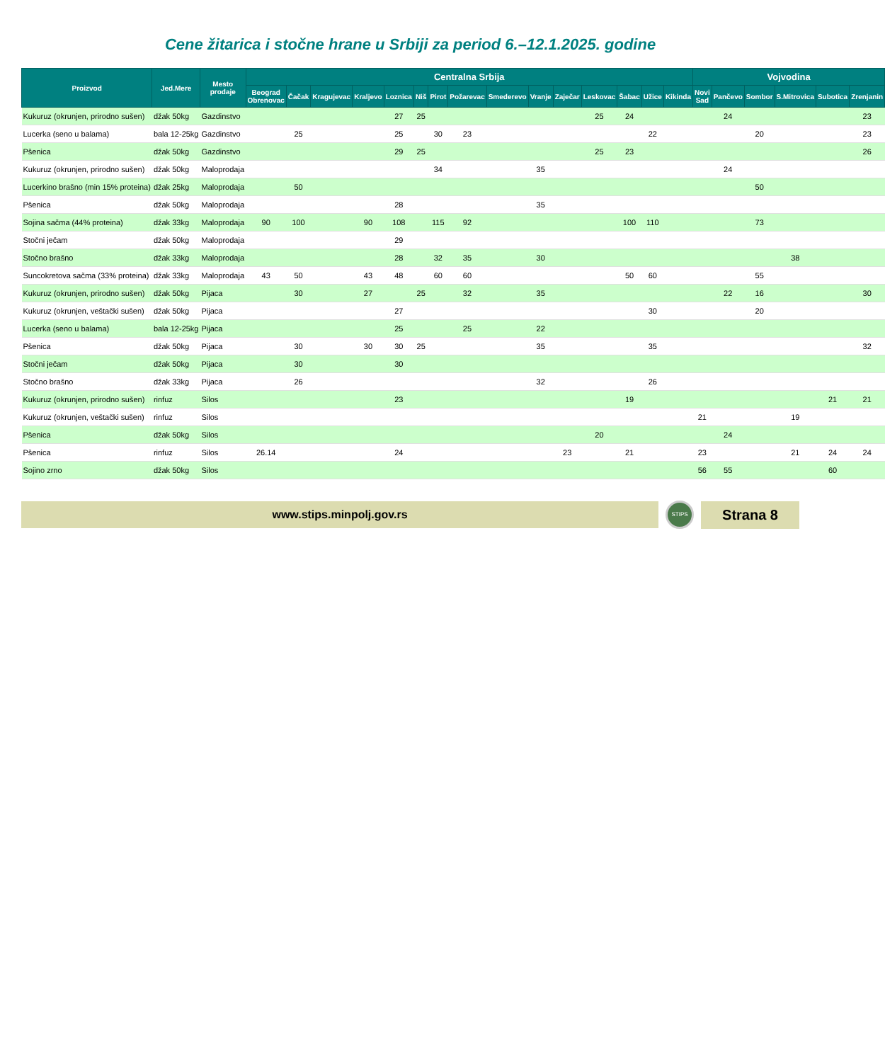Cene žitarica i stočne hrane u Srbiji za period 6.–12.1.2025. godine
| Proizvod | Jed.Mere | Mesto prodaje | Centralna Srbija | | | | | | | | | | | | | | | Vojvodina | | | | | |
| --- | --- | --- | --- | --- | --- | --- | --- | --- | --- | --- | --- | --- | --- | --- | --- | --- | --- | --- | --- | --- | --- | --- | --- |
| | | | Beograd Obrenovac | Čačak | Kragujevac | Kraljevo | Loznica | Niš | Pirot | Požarevac | Smederevo | Vranje | Zaječar | Leskovac | Šabac | Užice | Kikinda | Novi Sad | Pančevo | Sombor | S.Mitrovica | Subotica | Zrenjanin |
| Kukuruz (okrunjen, prirodno sušen) | džak 50kg | Gazdinstvo | | | | | 27 | 25 | | | | | | 25 | 24 | | | | 24 | | | | 23 |
| Lucerka (seno u balama) | bala 12-25kg | Gazdinstvo | | 25 | | | 25 | | 30 | 23 | | | | | | 22 | | | | 20 | | | 23 |
| Pšenica | džak 50kg | Gazdinstvo | | | | | 29 | 25 | | | | | | 25 | 23 | | | | | | | | 26 |
| Kukuruz (okrunjen, prirodno sušen) | džak 50kg | Maloprodaja | | | | | | | 34 | | | 35 | | | | | | | 24 | | | | |
| Lucerkino brašno (min 15% proteina) | džak 25kg | Maloprodaja | | 50 | | | | | | | | | | | | | | | | 50 | | | |
| Pšenica | džak 50kg | Maloprodaja | | | | | 28 | | | | | 35 | | | | | | | | | | | |
| Sojina sačma (44% proteina) | džak 33kg | Maloprodaja | 90 | 100 | | 90 | 108 | | 115 | 92 | | | | | 100 | 110 | | | | 73 | | | |
| Stočni ječam | džak 50kg | Maloprodaja | | | | | 29 | | | | | | | | | | | | | | | | |
| Stočno brašno | džak 33kg | Maloprodaja | | | | | 28 | | 32 | 35 | | 30 | | | | | | | | | 38 | | |
| Suncokretova sačma (33% proteina) | džak 33kg | Maloprodaja | 43 | 50 | | 43 | 48 | | 60 | 60 | | | | | 50 | 60 | | | | 55 | | | |
| Kukuruz (okrunjen, prirodno sušen) | džak 50kg | Pijaca | | 30 | | 27 | | 25 | | 32 | | 35 | | | | | | | 22 | 16 | | | 30 |
| Kukuruz (okrunjen, veštački sušen) | džak 50kg | Pijaca | | | | | 27 | | | | | | | | | 30 | | | | 20 | | | |
| Lucerka (seno u balama) | bala 12-25kg | Pijaca | | | | | 25 | | | 25 | | 22 | | | | | | | | | | | |
| Pšenica | džak 50kg | Pijaca | | 30 | | 30 | 30 | 25 | | | | 35 | | | | 35 | | | | | | | 32 |
| Stočni ječam | džak 50kg | Pijaca | | 30 | | | 30 | | | | | | | | | | | | | | | | |
| Stočno brašno | džak 33kg | Pijaca | | 26 | | | | | | | | 32 | | | | 26 | | | | | | | |
| Kukuruz (okrunjen, prirodno sušen) | rinfuz | Silos | | | | | 23 | | | | | | | | 19 | | | | | | | 21 | 21 |
| Kukuruz (okrunjen, veštački sušen) | rinfuz | Silos | | | | | | | | | | | | | | | | 21 | | | 19 | | |
| Pšenica | džak 50kg | Silos | | | | | | | | | | | | 20 | | | | | 24 | | | | |
| Pšenica | rinfuz | Silos | 26.14 | | | | 24 | | | | | | 23 | | 21 | | | 23 | | | 21 | 24 | 24 |
| Sojino zrno | džak 50kg | Silos | | | | | | | | | | | | | | | | 56 | 55 | | | 60 | |
www.stips.minpolj.gov.rs
STIPS
Strana 8